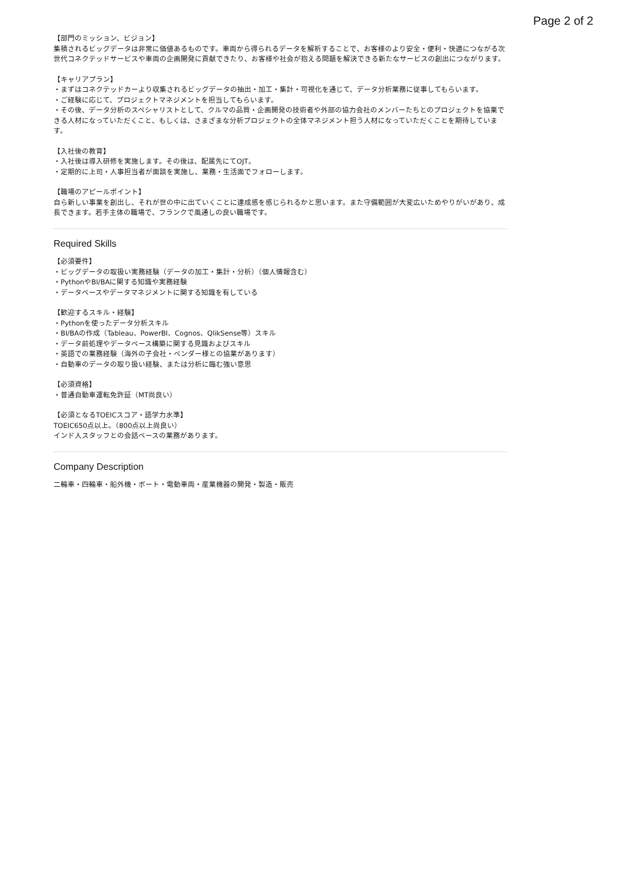Page 2 of 2
【部門のミッション、ビジョン】
集積されるビッグデータは非常に価値あるものです。車両から得られるデータを解析することで、お客様のより安全・便利・快適につながる次世代コネクテッドサービスや車両の企画開発に貢献できたり、お客様や社会が抱える問題を解決できる新たなサービスの創出につながります。
【キャリアプラン】
・まずはコネクテッドカーより収集されるビッグデータの抽出・加工・集計・可視化を通じて、データ分析業務に従事してもらいます。
・ご経験に応じて、プロジェクトマネジメントを担当してもらいます。
・その後、データ分析のスペシャリストとして、クルマの品質・企画開発の技術者や外部の協力会社のメンバーたちとのプロジェクトを協業できる人材になっていただくこと、もしくは、さまざまな分析プロジェクトの全体マネジメント担う人材になっていただくことを期待しています。
【入社後の教育】
・入社後は導入研修を実施します。その後は、配属先にてOJT。
・定期的に上司・人事担当者が面談を実施し、業務・生活面でフォローします。
【職場のアピールポイント】
自ら新しい事業を創出し、それが世の中に出ていくことに達成感を感じられるかと思います。また守備範囲が大変広いためやりがいがあり、成長できます。若手主体の職場で、フランクで風通しの良い職場です。
Required Skills
【必須要件】
・ビッグデータの取扱い実務経験（データの加工・集計・分析）（個人情報含む）
・PythonやBI/BAに関する知識や実務経験
・データベースやデータマネジメントに関する知識を有している
【歓迎するスキル・経験】
・Pythonを使ったデータ分析スキル
・BI/BAの作成（Tableau、PowerBI、Cognos、QlikSense等）スキル
・データ前処理やデータベース構築に関する見識およびスキル
・英語での業務経験（海外の子会社・ベンダー様との協業があります）
・自動車のデータの取り扱い経験、または分析に臨む強い意思
【必須資格】
・普通自動車運転免許証（MT尚良い）
【必須となるTOEICスコア・語学力水準】
TOEIC650点以上。（800点以上尚良い）
インド人スタッフとの会話ベースの業務があります。
Company Description
二輪車・四輪車・船外機・ボート・電動車両・産業機器の開発・製造・販売